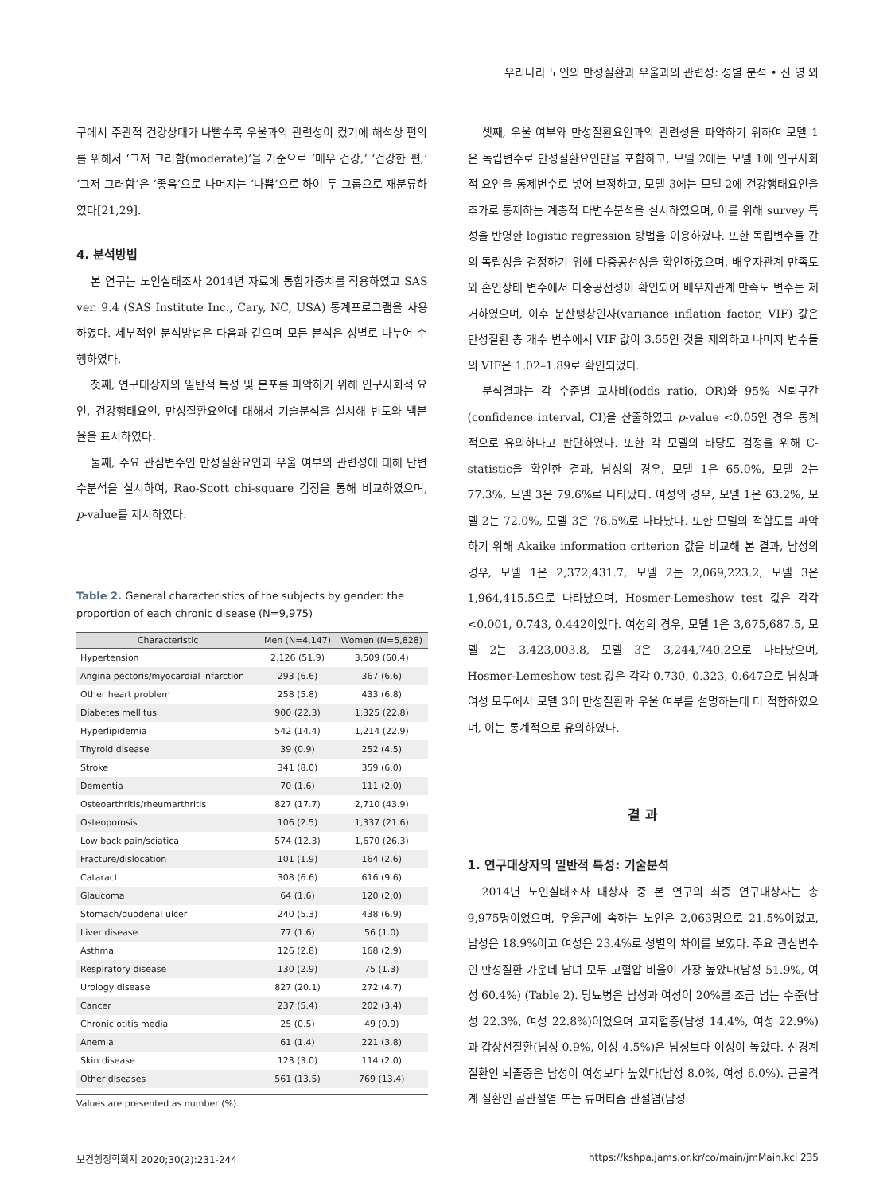우리나라 노인의 만성질환과 우울과의 관련성: 성별 분석 • 진 영 외
구에서 주관적 건강상태가 나빨수록 우울과의 관련성이 컸기에 해석상 편의를 위해서 ‘그저 그러함(moderate)’을 기준으로 ‘매우 건강,’ ‘건강한 편,’ ‘그저 그러함’은 ‘좋음’으로 나머지는 ‘나쁨’으로 하여 두 그룹으로 재분류하였다[21,29].
4. 분석방법
본 연구는 노인실태조사 2014년 자료에 통합가중치를 적용하였고 SAS ver. 9.4 (SAS Institute Inc., Cary, NC, USA) 통계프로그램을 사용하였다. 세부적인 분석방법은 다음과 같으며 모든 분석은 성별로 나누어 수행하였다.
첫째, 연구대상자의 일반적 특성 및 분포를 파악하기 위해 인구사회적 요인, 건강행태요인, 만성질환요인에 대해서 기술분석을 실시해 빈도와 백분율을 표시하였다.
둘째, 주요 관심변수인 만성질환요인과 우울 여부의 관련성에 대해 단변수분석을 실시하여, Rao-Scott chi-square 검정을 통해 비교하였으며, p-value를 제시하였다.
Table 2. General characteristics of the subjects by gender: the proportion of each chronic disease (N=9,975)
| Characteristic | Men (N=4,147) | Women (N=5,828) |
| --- | --- | --- |
| Hypertension | 2,126 (51.9) | 3,509 (60.4) |
| Angina pectoris/myocardial infarction | 293 (6.6) | 367 (6.6) |
| Other heart problem | 258 (5.8) | 433 (6.8) |
| Diabetes mellitus | 900 (22.3) | 1,325 (22.8) |
| Hyperlipidemia | 542 (14.4) | 1,214 (22.9) |
| Thyroid disease | 39 (0.9) | 252 (4.5) |
| Stroke | 341 (8.0) | 359 (6.0) |
| Dementia | 70 (1.6) | 111 (2.0) |
| Osteoarthritis/rheumarthritis | 827 (17.7) | 2,710 (43.9) |
| Osteoporosis | 106 (2.5) | 1,337 (21.6) |
| Low back pain/sciatica | 574 (12.3) | 1,670 (26.3) |
| Fracture/dislocation | 101 (1.9) | 164 (2.6) |
| Cataract | 308 (6.6) | 616 (9.6) |
| Glaucoma | 64 (1.6) | 120 (2.0) |
| Stomach/duodenal ulcer | 240 (5.3) | 438 (6.9) |
| Liver disease | 77 (1.6) | 56 (1.0) |
| Asthma | 126 (2.8) | 168 (2.9) |
| Respiratory disease | 130 (2.9) | 75 (1.3) |
| Urology disease | 827 (20.1) | 272 (4.7) |
| Cancer | 237 (5.4) | 202 (3.4) |
| Chronic otitis media | 25 (0.5) | 49 (0.9) |
| Anemia | 61 (1.4) | 221 (3.8) |
| Skin disease | 123 (3.0) | 114 (2.0) |
| Other diseases | 561 (13.5) | 769 (13.4) |
Values are presented as number (%).
셋째, 우울 여부와 만성질환요인과의 관련성을 파악하기 위하여 모델 1은 독립변수로 만성질환요인만을 포함하고, 모델 2에는 모델 1에 인구사회적 요인을 통제변수로 넣어 보정하고, 모델 3에는 모델 2에 건강행태요인을 추가로 통제하는 계층적 다변수분석을 실시하였으며, 이를 위해 survey 특성을 반영한 logistic regression 방법을 이용하였다. 또한 독립변수들 간의 독립성을 검정하기 위해 다중공선성을 확인하였으며, 배우자관계 만족도와 혼인상태 변수에서 다중공선성이 확인되어 배우자관계 만족도 변수는 제거하였으며, 이후 분산팽창인자(variance inflation factor, VIF) 값은 만성질환 총 개수 변수에서 VIF 값이 3.55인 것을 제외하고 나머지 변수들의 VIF은 1.02–1.89로 확인되었다.
분석결과는 각 수준별 교차비(odds ratio, OR)와 95% 신뢰구간(confidence interval, CI)을 산출하였고 p-value <0.05인 경우 통계적으로 유의하다고 판단하였다. 또한 각 모델의 타당도 검정을 위해 C-statistic을 확인한 결과, 남성의 경우, 모델 1은 65.0%, 모델 2는 77.3%, 모델 3은 79.6%로 나타났다. 여성의 경우, 모델 1은 63.2%, 모델 2는 72.0%, 모델 3은 76.5%로 나타났다. 또한 모델의 적합도를 파악하기 위해 Akaike information criterion 값을 비교해 본 결과, 남성의 경우, 모델 1은 2,372,431.7, 모델 2는 2,069,223.2, 모델 3은 1,964,415.5으로 나타났으며, Hosmer-Lemeshow test 값은 각각 <0.001, 0.743, 0.442이었다. 여성의 경우, 모델 1은 3,675,687.5, 모델 2는 3,423,003.8, 모델 3은 3,244,740.2으로 나타났으며, Hosmer-Lemeshow test 값은 각각 0.730, 0.323, 0.647으로 남성과 여성 모두에서 모델 3이 만성질환과 우울 여부를 설명하는데 더 적합하였으며, 이는 통계적으로 유의하였다.
결 과
1. 연구대상자의 일반적 특성: 기술분석
2014년 노인실태조사 대상자 중 본 연구의 최종 연구대상자는 총 9,975명이었으며, 우울군에 속하는 노인은 2,063명으로 21.5%이었고, 남성은 18.9%이고 여성은 23.4%로 성별의 차이를 보였다. 주요 관심변수인 만성질환 가운데 남녀 모두 고혈압 비율이 가장 높았다(남성 51.9%, 여성 60.4%) (Table 2). 당뇨병은 남성과 여성이 20%를 조금 넘는 수준(남성 22.3%, 여성 22.8%)이었으며 고지혈증(남성 14.4%, 여성 22.9%)과 갑상선질환(남성 0.9%, 여성 4.5%)은 남성보다 여성이 높았다. 신경계 질환인 뇌졸중은 남성이 여성보다 높았다(남성 8.0%, 여성 6.0%). 근골격계 질환인 골관절염 또는 류머티즘 관절염(남성
보건행정학회지 2020;30(2):231-244 https://kshpa.jams.or.kr/co/main/jmMain.kci 235